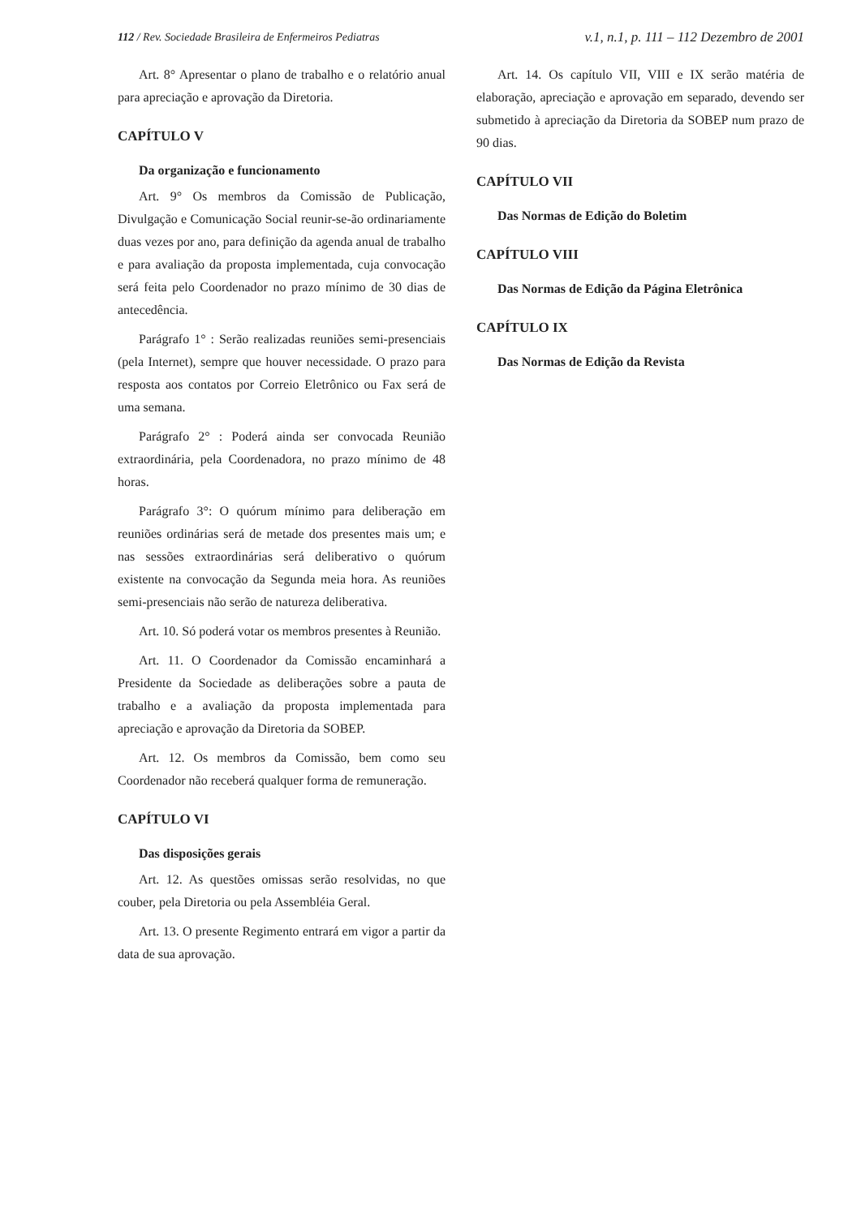112 / Rev. Sociedade Brasileira de Enfermeiros Pediatras v.1, n.1, p. 111 – 112 Dezembro de 2001
Art. 8° Apresentar o plano de trabalho e o relatório anual para apreciação e aprovação da Diretoria.
CAPÍTULO V
Da organização e funcionamento
Art. 9° Os membros da Comissão de Publicação, Divulgação e Comunicação Social reunir-se-ão ordinariamente duas vezes por ano, para definição da agenda anual de trabalho e para avaliação da proposta implementada, cuja convocação será feita pelo Coordenador no prazo mínimo de 30 dias de antecedência.
Parágrafo 1° : Serão realizadas reuniões semi-presenciais (pela Internet), sempre que houver necessidade. O prazo para resposta aos contatos por Correio Eletrônico ou Fax será de uma semana.
Parágrafo 2° : Poderá ainda ser convocada Reunião extraordinária, pela Coordenadora, no prazo mínimo de 48 horas.
Parágrafo 3°: O quórum mínimo para deliberação em reuniões ordinárias será de metade dos presentes mais um; e nas sessões extraordinárias será deliberativo o quórum existente na convocação da Segunda meia hora. As reuniões semi-presenciais não serão de natureza deliberativa.
Art. 10. Só poderá votar os membros presentes à Reunião.
Art. 11. O Coordenador da Comissão encaminhará a Presidente da Sociedade as deliberações sobre a pauta de trabalho e a avaliação da proposta implementada para apreciação e aprovação da Diretoria da SOBEP.
Art. 12. Os membros da Comissão, bem como seu Coordenador não receberá qualquer forma de remuneração.
CAPÍTULO VI
Das disposições gerais
Art. 12. As questões omissas serão resolvidas, no que couber, pela Diretoria ou pela Assembléia Geral.
Art. 13. O presente Regimento entrará em vigor a partir da data de sua aprovação.
Art. 14. Os capítulo VII, VIII e IX serão matéria de elaboração, apreciação e aprovação em separado, devendo ser submetido à apreciação da Diretoria da SOBEP num prazo de 90 dias.
CAPÍTULO VII
Das Normas de Edição do Boletim
CAPÍTULO VIII
Das Normas de Edição da Página Eletrônica
CAPÍTULO IX
Das Normas de Edição da Revista